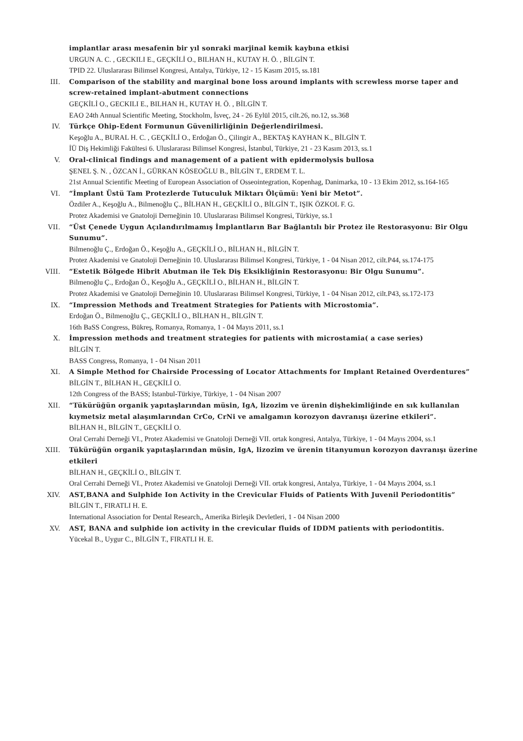implantlar arası mesafenin bir yıl sonraki marjinal kemik kaybına etkisi
URGUN A. C. , GECKILI E., GEÇKİLİ O., BILHAN H., KUTAY H. Ö. , BİLGİN T.
TPID 22. Uluslararası Bilimsel Kongresi, Antalya, Türkiye, 12 - 15 Kasım 2015, ss.181
III. Comparison of the stability and marginal bone loss around implants with screwless morse taper and screw-retained implant-abutment connections
GEÇKİLİ O., GECKILI E., BILHAN H., KUTAY H. Ö. , BİLGİN T.
EAO 24th Annual Scientific Meeting, Stockholm, İsveç, 24 - 26 Eylül 2015, cilt.26, no.12, ss.368
IV. Türkçe Ohip-Edent Formunun Güvenilirliğinin Değerlendirilmesi.
Keşoğlu A., BURAL H. C. , GEÇKİLİ O., Erdoğan Ö., Çilingir A., BEKTAŞ KAYHAN K., BİLGİN T.
İÜ Diş Hekimliği Fakültesi 6. Uluslararası Bilimsel Kongresi, İstanbul, Türkiye, 21 - 23 Kasım 2013, ss.1
V. Oral-clinical findings and management of a patient with epidermolysis bullosa
ŞENEL Ş. N. , ÖZCAN İ., GÜRKAN KÖSEOĞLU B., BİLGİN T., ERDEM T. L.
21st Annual Scientific Meeting of European Association of Osseointegration, Kopenhag, Danimarka, 10 - 13 Ekim 2012, ss.164-165
VI. “İmplant Üstü Tam Protezlerde Tutuculuk Miktarı Ölçümü: Yeni bir Metot”.
Özdiler A., Keşoğlu A., Bilmenoğlu Ç., BİLHAN H., GEÇKİLİ O., BİLGİN T., IŞIK ÖZKOL F. G.
Protez Akademisi ve Gnatoloji Derneğinin 10. Uluslararası Bilimsel Kongresi, Türkiye, ss.1
VII. “Üst Çenede Uygun Açılandırılmamış İmplantların Bar Bağlantılı bir Protez ile Restorasyonu: Bir Olgu Sunumu”.
Bilmenoğlu Ç., Erdoğan Ö., Keşoğlu A., GEÇKİLİ O., BİLHAN H., BİLGİN T.
Protez Akademisi ve Gnatoloji Derneğinin 10. Uluslararası Bilimsel Kongresi, Türkiye, 1 - 04 Nisan 2012, cilt.P44, ss.174-175
VIII. “Estetik Bölgede Hibrit Abutman ile Tek Diş Eksikliğinin Restorasyonu: Bir Olgu Sunumu”.
Bilmenoğlu Ç., Erdoğan Ö., Keşoğlu A., GEÇKİLİ O., BİLHAN H., BİLGİN T.
Protez Akademisi ve Gnatoloji Derneğinin 10. Uluslararası Bilimsel Kongresi, Türkiye, 1 - 04 Nisan 2012, cilt.P43, ss.172-173
IX. “Impression Methods and Treatment Strategies for Patients with Microstomia”.
Erdoğan Ö., Bilmenoğlu Ç., GEÇKİLİ O., BİLHAN H., BİLGİN T.
16th BaSS Congress, Bükreş, Romanya, Romanya, 1 - 04 Mayıs 2011, ss.1
X. İmpression methods and treatment strategies for patients with microstamia( a case series)
BİLGİN T.
BASS Congress, Romanya, 1 - 04 Nisan 2011
XI. A Simple Method for Chairside Processing of Locator Attachments for Implant Retained Overdentures”
BİLGİN T., BİLHAN H., GEÇKİLİ O.
12th Congress of the BASS; Istanbul-Türkiye, Türkiye, 1 - 04 Nisan 2007
XII. “Tükürüğün organik yapıtaşlarından müsin, IgA, lizozim ve ürenin dişhekimliğinde en sık kullanılan kıymetsiz metal alaşımlarından CrCo, CrNi ve amalgamın korozyon davranışı üzerine etkileri”.
BİLHAN H., BİLGİN T., GEÇKİLİ O.
Oral Cerrahi Derneği VI., Protez Akademisi ve Gnatoloji Derneği VII. ortak kongresi, Antalya, Türkiye, 1 - 04 Mayıs 2004, ss.1
XIII. Tükürüğün organik yapıtaşlarından müsin, IgA, lizozim ve ürenin titanyumun korozyon davranışı üzerine etkileri
BİLHAN H., GEÇKİLİ O., BİLGİN T.
Oral Cerrahi Derneği VI., Protez Akademisi ve Gnatoloji Derneği VII. ortak kongresi, Antalya, Türkiye, 1 - 04 Mayıs 2004, ss.1
XIV. AST,BANA and Sulphide Ion Activity in the Crevicular Fluids of Patients With Juvenil Periodontitis”
BİLGİN T., FIRATLI H. E.
International Association for Dental Research,, Amerika Birleşik Devletleri, 1 - 04 Nisan 2000
XV. AST, BANA and sulphide ion activity in the crevicular fluids of IDDM patients with periodontitis.
Yücekal B., Uygur C., BİLGİN T., FIRATLI H. E.